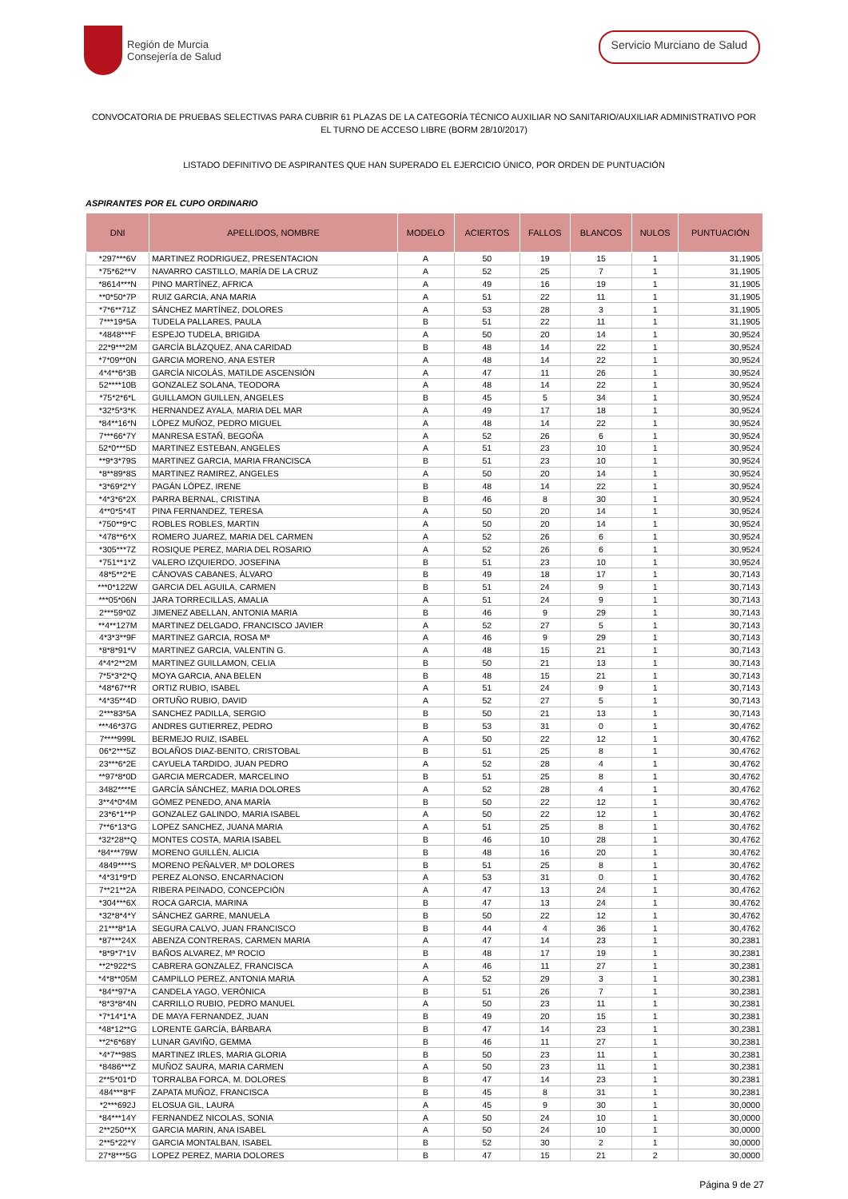Región de Murcia
Consejería de Salud
Servicio Murciano de Salud
CONVOCATORIA DE PRUEBAS SELECTIVAS PARA CUBRIR 61 PLAZAS DE LA CATEGORÍA TÉCNICO AUXILIAR NO SANITARIO/AUXILIAR ADMINISTRATIVO POR EL TURNO DE ACCESO LIBRE (BORM 28/10/2017)
LISTADO DEFINITIVO DE ASPIRANTES QUE HAN SUPERADO EL EJERCICIO ÚNICO, POR ORDEN DE PUNTUACIÓN
ASPIRANTES POR EL CUPO ORDINARIO
| DNI | APELLIDOS, NOMBRE | MODELO | ACIERTOS | FALLOS | BLANCOS | NULOS | PUNTUACIÓN |
| --- | --- | --- | --- | --- | --- | --- | --- |
| *297***6V | MARTINEZ RODRIGUEZ, PRESENTACION | A | 50 | 19 | 15 | 1 | 31,1905 |
| *75*62**V | NAVARRO CASTILLO, MARÍA DE LA CRUZ | A | 52 | 25 | 7 | 1 | 31,1905 |
| *8614***N | PINO MARTÍNEZ, AFRICA | A | 49 | 16 | 19 | 1 | 31,1905 |
| **0*50*7P | RUIZ GARCIA, ANA MARIA | A | 51 | 22 | 11 | 1 | 31,1905 |
| *7*6**71Z | SÁNCHEZ MARTÍNEZ, DOLORES | A | 53 | 28 | 3 | 1 | 31,1905 |
| 7***19*5A | TUDELA PALLARES, PAULA | B | 51 | 22 | 11 | 1 | 31,1905 |
| *4848***F | ESPEJO TUDELA, BRIGIDA | A | 50 | 20 | 14 | 1 | 30,9524 |
| 22*9***2M | GARCÍA BLÁZQUEZ, ANA CARIDAD | B | 48 | 14 | 22 | 1 | 30,9524 |
| *7*09**0N | GARCIA MORENO, ANA ESTER | A | 48 | 14 | 22 | 1 | 30,9524 |
| 4*4**6*3B | GARCÍA NICOLÁS, MATILDE ASCENSIÓN | A | 47 | 11 | 26 | 1 | 30,9524 |
| 52****10B | GONZALEZ SOLANA, TEODORA | A | 48 | 14 | 22 | 1 | 30,9524 |
| *75*2*6*L | GUILLAMON GUILLEN, ANGELES | B | 45 | 5 | 34 | 1 | 30,9524 |
| *32*5*3*K | HERNANDEZ AYALA, MARIA DEL MAR | A | 49 | 17 | 18 | 1 | 30,9524 |
| *84**16*N | LÓPEZ MUÑOZ, PEDRO MIGUEL | A | 48 | 14 | 22 | 1 | 30,9524 |
| 7***66*7Y | MANRESA ESTAÑ, BEGOÑA | A | 52 | 26 | 6 | 1 | 30,9524 |
| 52*0***5D | MARTINEZ ESTEBAN, ANGELES | A | 51 | 23 | 10 | 1 | 30,9524 |
| **9*3*79S | MARTINEZ GARCIA, MARIA FRANCISCA | B | 51 | 23 | 10 | 1 | 30,9524 |
| *8**89*8S | MARTINEZ RAMIREZ, ANGELES | A | 50 | 20 | 14 | 1 | 30,9524 |
| *3*69*2*Y | PAGÁN LÓPEZ, IRENE | B | 48 | 14 | 22 | 1 | 30,9524 |
| *4*3*6*2X | PARRA BERNAL, CRISTINA | B | 46 | 8 | 30 | 1 | 30,9524 |
| 4**0*5*4T | PINA FERNANDEZ, TERESA | A | 50 | 20 | 14 | 1 | 30,9524 |
| *750**9*C | ROBLES ROBLES, MARTIN | A | 50 | 20 | 14 | 1 | 30,9524 |
| *478**6*X | ROMERO JUAREZ, MARIA DEL CARMEN | A | 52 | 26 | 6 | 1 | 30,9524 |
| *305***7Z | ROSIQUE PEREZ, MARIA DEL ROSARIO | A | 52 | 26 | 6 | 1 | 30,9524 |
| *751**1*Z | VALERO IZQUIERDO, JOSEFINA | B | 51 | 23 | 10 | 1 | 30,9524 |
| 48*5**2*E | CÁNOVAS CABANES, ÁLVARO | B | 49 | 18 | 17 | 1 | 30,7143 |
| ***0*122W | GARCIA DEL AGUILA, CARMEN | B | 51 | 24 | 9 | 1 | 30,7143 |
| ***05*06N | JARA TORRECILLAS, AMALIA | A | 51 | 24 | 9 | 1 | 30,7143 |
| 2***59*0Z | JIMENEZ ABELLAN, ANTONIA MARIA | B | 46 | 9 | 29 | 1 | 30,7143 |
| **4**127M | MARTINEZ DELGADO, FRANCISCO JAVIER | A | 52 | 27 | 5 | 1 | 30,7143 |
| 4*3*3**9F | MARTINEZ GARCIA, ROSA Mª | A | 46 | 9 | 29 | 1 | 30,7143 |
| *8*8*91*V | MARTINEZ GARCIA, VALENTIN G. | A | 48 | 15 | 21 | 1 | 30,7143 |
| 4*4*2**2M | MARTINEZ GUILLAMON, CELIA | B | 50 | 21 | 13 | 1 | 30,7143 |
| 7*5*3*2*Q | MOYA GARCIA, ANA BELEN | B | 48 | 15 | 21 | 1 | 30,7143 |
| *48*67**R | ORTIZ RUBIO, ISABEL | A | 51 | 24 | 9 | 1 | 30,7143 |
| *4*35**4D | ORTUÑO RUBIO, DAVID | A | 52 | 27 | 5 | 1 | 30,7143 |
| 2***83*5A | SANCHEZ PADILLA, SERGIO | B | 50 | 21 | 13 | 1 | 30,7143 |
| ***46*37G | ANDRES GUTIERREZ, PEDRO | B | 53 | 31 | 0 | 1 | 30,4762 |
| 7****999L | BERMEJO RUIZ, ISABEL | A | 50 | 22 | 12 | 1 | 30,4762 |
| 06*2***5Z | BOLAÑOS DIAZ-BENITO, CRISTOBAL | B | 51 | 25 | 8 | 1 | 30,4762 |
| 23***6*2E | CAYUELA TARDIDO, JUAN PEDRO | A | 52 | 28 | 4 | 1 | 30,4762 |
| **97*8*0D | GARCIA MERCADER, MARCELINO | B | 51 | 25 | 8 | 1 | 30,4762 |
| 3482****E | GARCÍA SÁNCHEZ, MARIA DOLORES | A | 52 | 28 | 4 | 1 | 30,4762 |
| 3**4*0*4M | GÓMEZ PENEDO, ANA MARÍA | B | 50 | 22 | 12 | 1 | 30,4762 |
| 23*6*1**P | GONZALEZ GALINDO, MARIA ISABEL | A | 50 | 22 | 12 | 1 | 30,4762 |
| 7**6*13*G | LOPEZ SANCHEZ, JUANA MARIA | A | 51 | 25 | 8 | 1 | 30,4762 |
| *32*28**Q | MONTES COSTA, MARIA ISABEL | B | 46 | 10 | 28 | 1 | 30,4762 |
| *84***79W | MORENO GUILLÉN, ALICIA | B | 48 | 16 | 20 | 1 | 30,4762 |
| 4849****S | MORENO PEÑALVER, Mª DOLORES | B | 51 | 25 | 8 | 1 | 30,4762 |
| *4*31*9*D | PEREZ ALONSO, ENCARNACION | A | 53 | 31 | 0 | 1 | 30,4762 |
| 7**21**2A | RIBERA PEINADO, CONCEPCIÓN | A | 47 | 13 | 24 | 1 | 30,4762 |
| *304***6X | ROCA GARCIA, MARINA | B | 47 | 13 | 24 | 1 | 30,4762 |
| *32*8*4*Y | SÁNCHEZ GARRE, MANUELA | B | 50 | 22 | 12 | 1 | 30,4762 |
| 21***8*1A | SEGURA CALVO, JUAN FRANCISCO | B | 44 | 4 | 36 | 1 | 30,4762 |
| *87***24X | ABENZA CONTRERAS, CARMEN MARIA | A | 47 | 14 | 23 | 1 | 30,2381 |
| *8*9*7*1V | BAÑOS ALVAREZ, Mª ROCIO | B | 48 | 17 | 19 | 1 | 30,2381 |
| **2*922*S | CABRERA GONZALEZ, FRANCISCA | A | 46 | 11 | 27 | 1 | 30,2381 |
| *4*8**05M | CAMPILLO PEREZ, ANTONIA MARIA | A | 52 | 29 | 3 | 1 | 30,2381 |
| *84**97*A | CANDELA YAGO, VERÓNICA | B | 51 | 26 | 7 | 1 | 30,2381 |
| *8*3*8*4N | CARRILLO RUBIO, PEDRO MANUEL | A | 50 | 23 | 11 | 1 | 30,2381 |
| *7*14*1*A | DE MAYA FERNANDEZ, JUAN | B | 49 | 20 | 15 | 1 | 30,2381 |
| *48*12**G | LORENTE GARCÍA, BÁRBARA | B | 47 | 14 | 23 | 1 | 30,2381 |
| **2*6*68Y | LUNAR GAVIÑO, GEMMA | B | 46 | 11 | 27 | 1 | 30,2381 |
| *4*7**98S | MARTINEZ IRLES, MARIA GLORIA | B | 50 | 23 | 11 | 1 | 30,2381 |
| *8486***Z | MUÑOZ SAURA, MARIA CARMEN | A | 50 | 23 | 11 | 1 | 30,2381 |
| 2**5*01*D | TORRALBA FORCA, M. DOLORES | B | 47 | 14 | 23 | 1 | 30,2381 |
| 484***8*F | ZAPATA MUÑOZ, FRANCISCA | B | 45 | 8 | 31 | 1 | 30,2381 |
| *2***692J | ELOSUA GIL, LAURA | A | 45 | 9 | 30 | 1 | 30,0000 |
| *84***14Y | FERNANDEZ NICOLAS, SONIA | A | 50 | 24 | 10 | 1 | 30,0000 |
| 2**250**X | GARCIA MARIN, ANA ISABEL | A | 50 | 24 | 10 | 1 | 30,0000 |
| 2**5*22*Y | GARCIA MONTALBAN, ISABEL | B | 52 | 30 | 2 | 1 | 30,0000 |
| 27*8***5G | LOPEZ PEREZ, MARIA DOLORES | B | 47 | 15 | 21 | 2 | 30,0000 |
Página 9 de 27